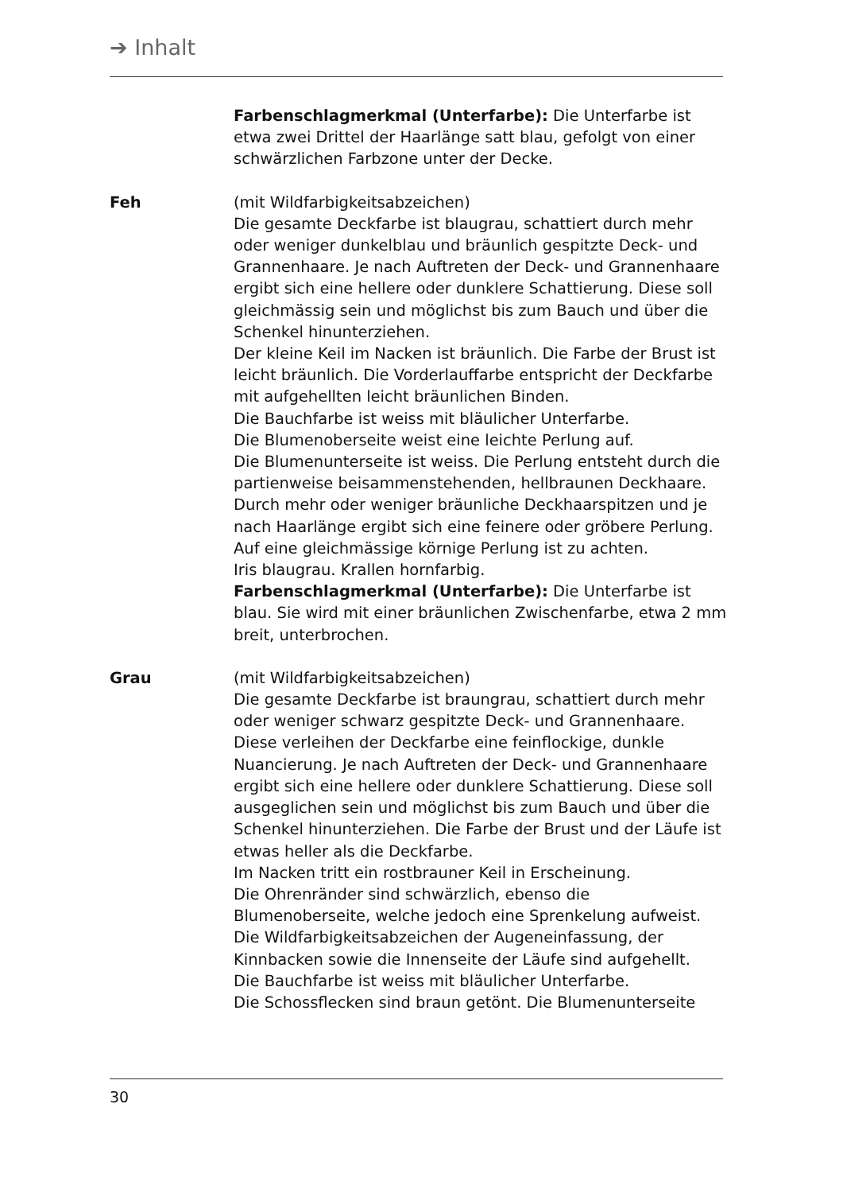➔ Inhalt
Farbenschlagmerkmal (Unterfarbe): Die Unterfarbe ist etwa zwei Drittel der Haarlänge satt blau, gefolgt von einer schwärzlichen Farbzone unter der Decke.
Feh (mit Wildfarbigkeitsabzeichen)
Die gesamte Deckfarbe ist blaugrau, schattiert durch mehr oder weniger dunkelblau und bräunlich gespitzte Deck- und Grannenhaare. Je nach Auftreten der Deck- und Grannenhaare ergibt sich eine hellere oder dunklere Schattierung. Diese soll gleichmässig sein und möglichst bis zum Bauch und über die Schenkel hinunterziehen.
Der kleine Keil im Nacken ist bräunlich. Die Farbe der Brust ist leicht bräunlich. Die Vorderlauffarbe entspricht der Deckfarbe mit aufgehellten leicht bräunlichen Binden.
Die Bauchfarbe ist weiss mit bläulicher Unterfarbe.
Die Blumenoberseite weist eine leichte Perlung auf.
Die Blumenunterseite ist weiss. Die Perlung entsteht durch die partienweise beisammenstehenden, hellbraunen Deckhaare. Durch mehr oder weniger bräunliche Deckhaarspitzen und je nach Haarlänge ergibt sich eine feinere oder gröbere Perlung. Auf eine gleichmässige körnige Perlung ist zu achten.
Iris blaugrau. Krallen hornfarbig.
Farbenschlagmerkmal (Unterfarbe): Die Unterfarbe ist blau. Sie wird mit einer bräunlichen Zwischenfarbe, etwa 2 mm breit, unterbrochen.
Grau (mit Wildfarbigkeitsabzeichen)
Die gesamte Deckfarbe ist braungrau, schattiert durch mehr oder weniger schwarz gespitzte Deck- und Grannenhaare. Diese verleihen der Deckfarbe eine feinflockige, dunkle Nuancierung. Je nach Auftreten der Deck- und Grannenhaare ergibt sich eine hellere oder dunklere Schattierung. Diese soll ausgeglichen sein und möglichst bis zum Bauch und über die Schenkel hinunterziehen. Die Farbe der Brust und der Läufe ist etwas heller als die Deckfarbe.
Im Nacken tritt ein rostbrauner Keil in Erscheinung.
Die Ohrenränder sind schwärzlich, ebenso die Blumenoberseite, welche jedoch eine Sprenkelung aufweist.
Die Wildfarbigkeitsabzeichen der Augeneinfassung, der Kinnbacken sowie die Innenseite der Läufe sind aufgehellt.
Die Bauchfarbe ist weiss mit bläulicher Unterfarbe.
Die Schossflecken sind braun getönt. Die Blumenunterseite
30